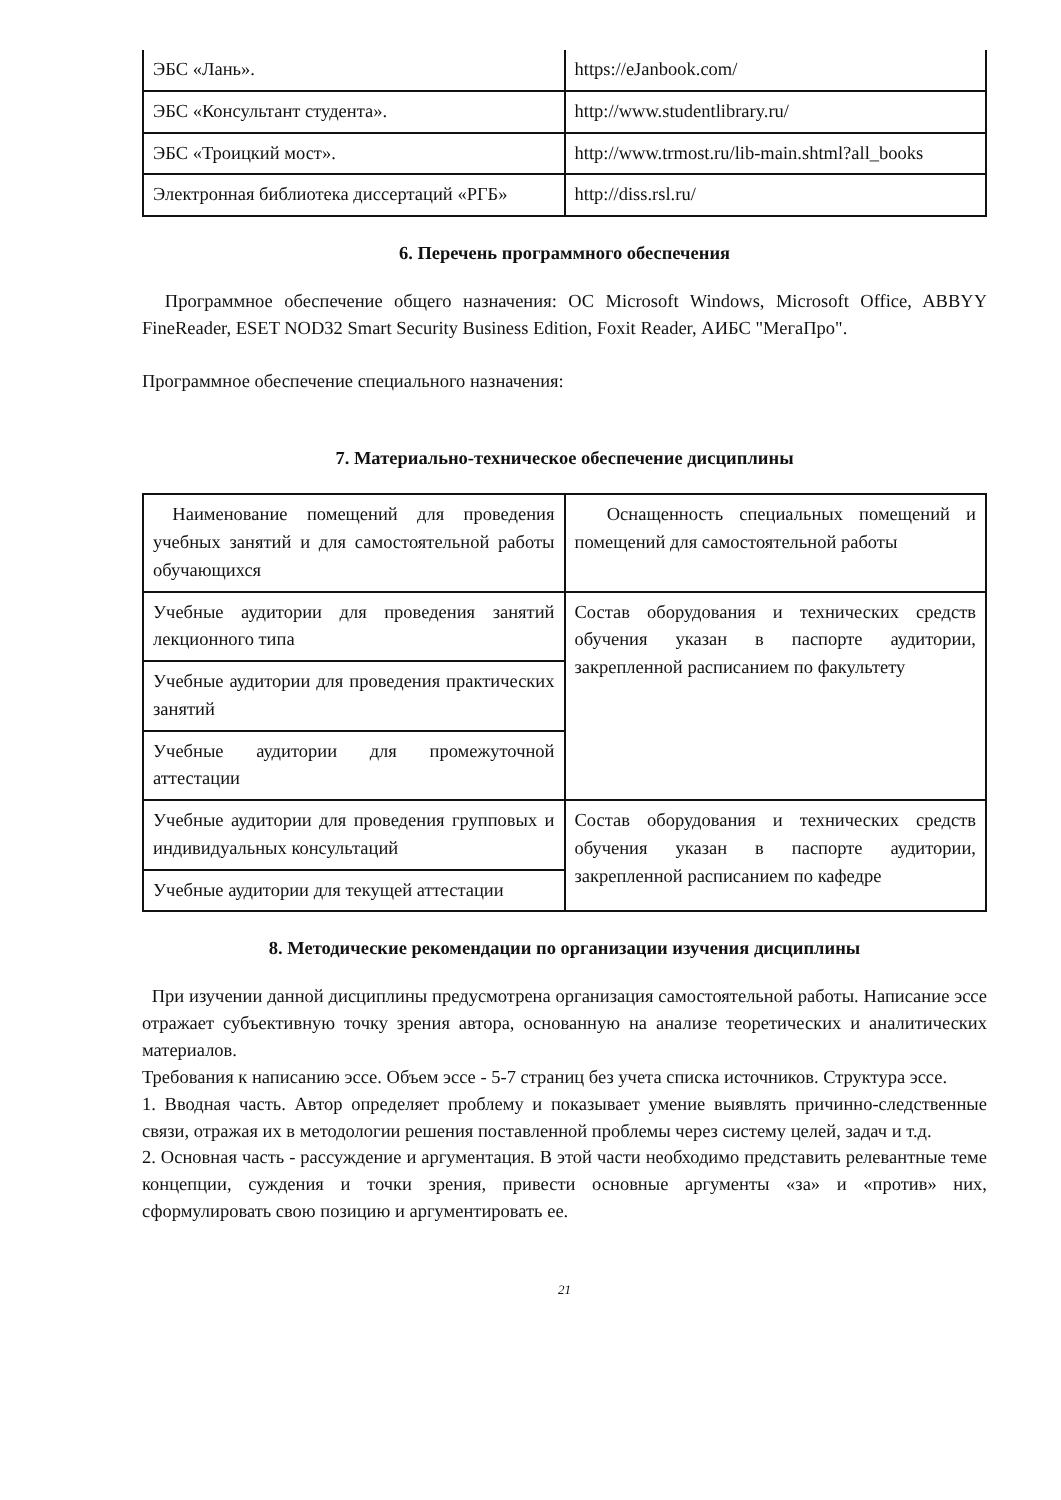| ЭБС «Лань». | https://eJanbook.com/ |
| ЭБС «Консультант студента». | http://www.studentlibrary.ru/ |
| ЭБС «Троицкий мост». | http://www.trmost.ru/lib-main.shtml?all_books |
| Электронная библиотека диссертаций «РГБ» | http://diss.rsl.ru/ |
6. Перечень программного обеспечения
Программное обеспечение общего назначения: ОС Microsoft Windows, Microsoft Office, ABBYY FineReader, ESET NOD32 Smart Security Business Edition, Foxit Reader, АИБС "МегаПро".
Программное обеспечение специального назначения:
7. Материально-техническое обеспечение дисциплины
| Наименование помещений для проведения учебных занятий и для самостоятельной работы обучающихся | Оснащенность специальных помещений и помещений для самостоятельной работы |
| Учебные аудитории для проведения занятий лекционного типа | Состав оборудования и технических средств обучения указан в паспорте аудитории, закрепленной расписанием по факультету |
| Учебные аудитории для проведения практических занятий | |
| Учебные аудитории для промежуточной аттестации | |
| Учебные аудитории для проведения групповых и индивидуальных консультаций | Состав оборудования и технических средств обучения указан в паспорте аудитории, закрепленной расписанием по кафедре |
| Учебные аудитории для текущей аттестации | |
8. Методические рекомендации по организации изучения дисциплины
При изучении данной дисциплины предусмотрена организация самостоятельной работы. Написание эссе отражает субъективную точку зрения автора, основанную на анализе теоретических и аналитических материалов.
Требования к написанию эссе. Объем эссе - 5-7 страниц без учета списка источников. Структура эссе.
1. Вводная часть. Автор определяет проблему и показывает умение выявлять причинно-следственные связи, отражая их в методологии решения поставленной проблемы через систему целей, задач и т.д.
2. Основная часть - рассуждение и аргументация. В этой части необходимо представить релевантные теме концепции, суждения и точки зрения, привести основные аргументы «за» и «против» них, сформулировать свою позицию и аргументировать ее.
21